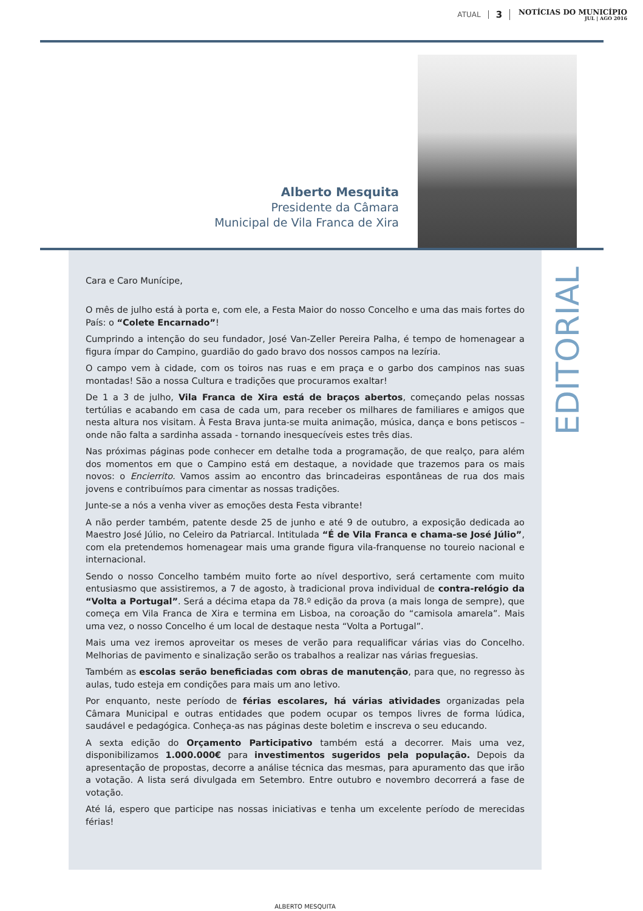ATUAL 3 NOTÍCIAS DO MUNICÍPIO
JUL | AGO 2016
Alberto Mesquita
Presidente da Câmara
Municipal de Vila Franca de Xira
Cara e Caro Munícipe,
O mês de julho está à porta e, com ele, a Festa Maior do nosso Concelho e uma das mais fortes do País: o “Colete Encarnado”!
Cumprindo a intenção do seu fundador, José Van-Zeller Pereira Palha, é tempo de homenagear a figura ímpar do Campino, guardião do gado bravo dos nossos campos na lezíria.
O campo vem à cidade, com os toiros nas ruas e em praça e o garbo dos campinos nas suas montadas! São a nossa Cultura e tradições que procuramos exaltar!
De 1 a 3 de julho, Vila Franca de Xira está de braços abertos, começando pelas nossas tertúlias e acabando em casa de cada um, para receber os milhares de familiares e amigos que nesta altura nos visitam. À Festa Brava junta-se muita animação, música, dança e bons petiscos – onde não falta a sardinha assada - tornando inesquecíveis estes três dias.
Nas próximas páginas pode conhecer em detalhe toda a programação, de que realço, para além dos momentos em que o Campino está em destaque, a novidade que trazemos para os mais novos: o Encierrito. Vamos assim ao encontro das brincadeiras espontâneas de rua dos mais jovens e contribuímos para cimentar as nossas tradições.
Junte-se a nós a venha viver as emoções desta Festa vibrante!
A não perder também, patente desde 25 de junho e até 9 de outubro, a exposição dedicada ao Maestro José Júlio, no Celeiro da Patriarcal. Intitulada “É de Vila Franca e chama-se José Júlio”, com ela pretendemos homenagear mais uma grande figura vila-franquense no toureio nacional e internacional.
Sendo o nosso Concelho também muito forte ao nível desportivo, será certamente com muito entusiasmo que assistiremos, a 7 de agosto, à tradicional prova individual de contra-relógio da “Volta a Portugal”. Será a décima etapa da 78.º edição da prova (a mais longa de sempre), que começa em Vila Franca de Xira e termina em Lisboa, na coroação do “camisola amarela”. Mais uma vez, o nosso Concelho é um local de destaque nesta “Volta a Portugal”.
Mais uma vez iremos aproveitar os meses de verão para requalificar várias vias do Concelho. Melhorias de pavimento e sinalização serão os trabalhos a realizar nas várias freguesias.
Também as escolas serão beneficiadas com obras de manutenção, para que, no regresso às aulas, tudo esteja em condições para mais um ano letivo.
Por enquanto, neste período de férias escolares, há várias atividades organizadas pela Câmara Municipal e outras entidades que podem ocupar os tempos livres de forma lúdica, saudável e pedagógica. Conheça-as nas páginas deste boletim e inscreva o seu educando.
A sexta edição do Orçamento Participativo também está a decorrer. Mais uma vez, disponibilizamos 1.000.000€ para investimentos sugeridos pela população. Depois da apresentação de propostas, decorre a análise técnica das mesmas, para apuramento das que irão a votação. A lista será divulgada em Setembro. Entre outubro e novembro decorrerá a fase de votação.
Até lá, espero que participe nas nossas iniciativas e tenha um excelente período de merecidas férias!
ALBERTO MESQUITA
EDITORIAL